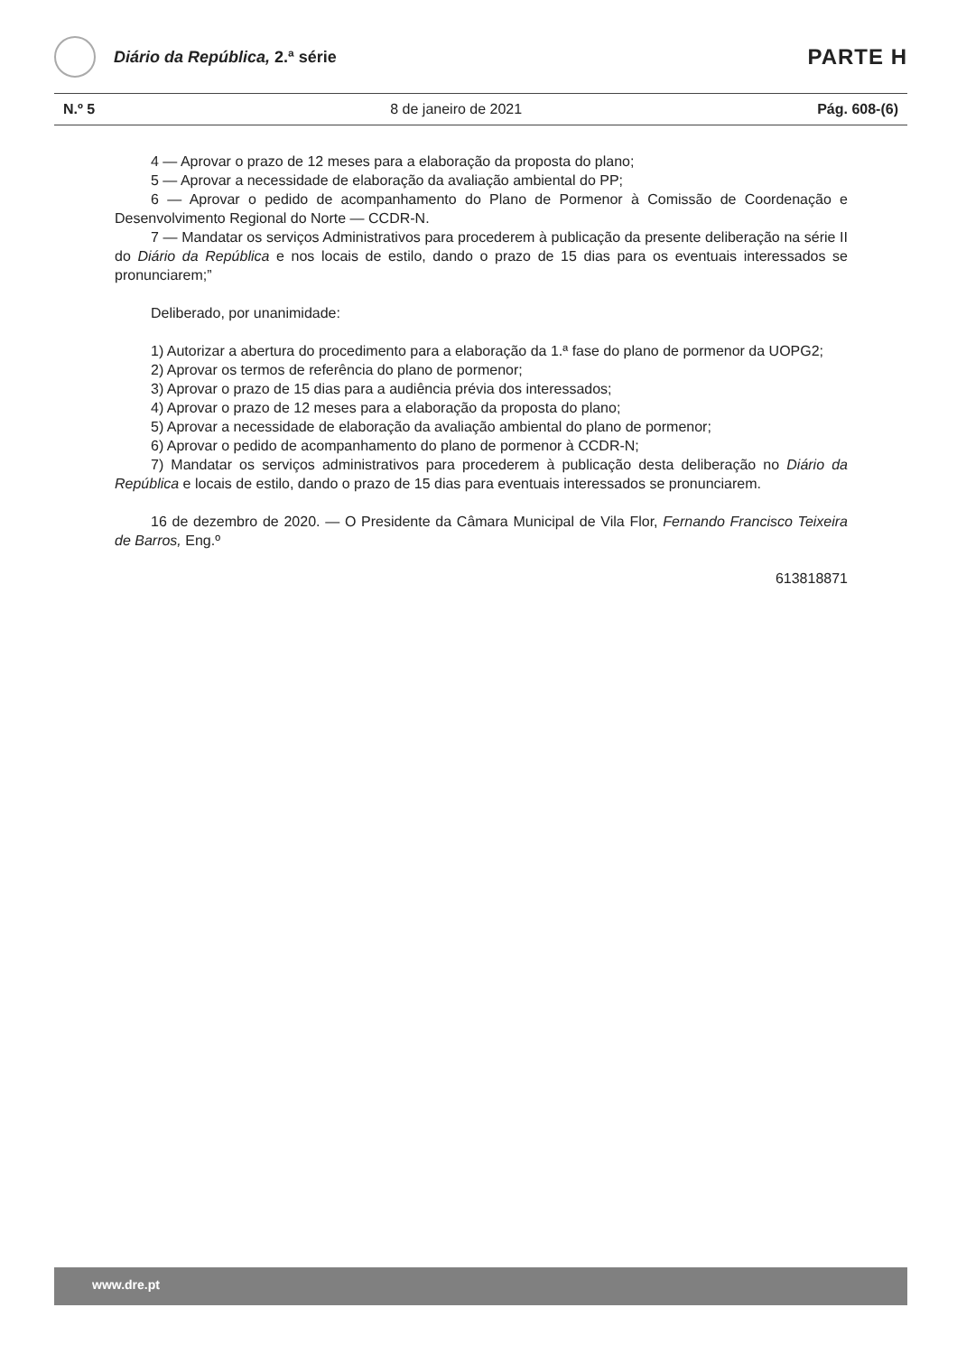Diário da República, 2.ª série
PARTE H
N.º 5 8 de janeiro de 2021 Pág. 608-(6)
4 — Aprovar o prazo de 12 meses para a elaboração da proposta do plano;
5 — Aprovar a necessidade de elaboração da avaliação ambiental do PP;
6 — Aprovar o pedido de acompanhamento do Plano de Pormenor à Comissão de Coordenação e Desenvolvimento Regional do Norte — CCDR-N.
7 — Mandatar os serviços Administrativos para procederem à publicação da presente deliberação na série II do Diário da República e nos locais de estilo, dando o prazo de 15 dias para os eventuais interessados se pronunciarem;”
Deliberado, por unanimidade:
1) Autorizar a abertura do procedimento para a elaboração da 1.ª fase do plano de pormenor da UOPG2;
2) Aprovar os termos de referência do plano de pormenor;
3) Aprovar o prazo de 15 dias para a audiência prévia dos interessados;
4) Aprovar o prazo de 12 meses para a elaboração da proposta do plano;
5) Aprovar a necessidade de elaboração da avaliação ambiental do plano de pormenor;
6) Aprovar o pedido de acompanhamento do plano de pormenor à CCDR-N;
7) Mandatar os serviços administrativos para procederem à publicação desta deliberação no Diário da República e locais de estilo, dando o prazo de 15 dias para eventuais interessados se pronunciarem.
16 de dezembro de 2020. — O Presidente da Câmara Municipal de Vila Flor, Fernando Francisco Teixeira de Barros, Eng.º
613818871
www.dre.pt